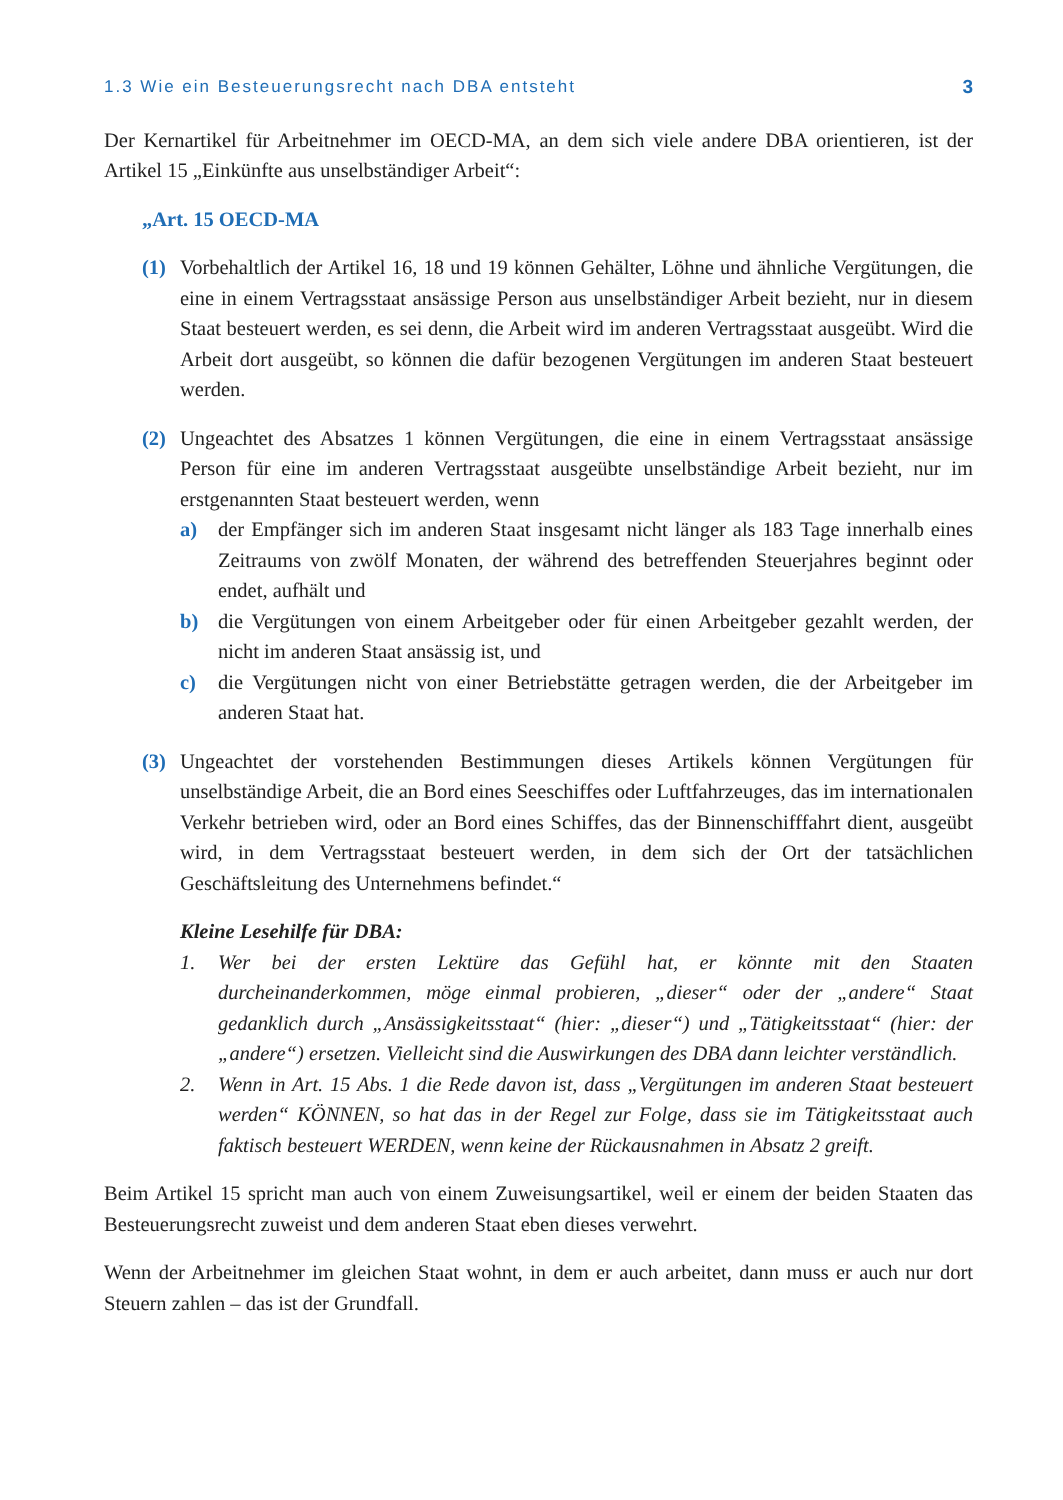1.3 Wie ein Besteuerungsrecht nach DBA entsteht 3
Der Kernartikel für Arbeitnehmer im OECD-MA, an dem sich viele andere DBA orientieren, ist der Artikel 15 „Einkünfte aus unselbständiger Arbeit“:
„Art. 15 OECD-MA
(1) Vorbehaltlich der Artikel 16, 18 und 19 können Gehälter, Löhne und ähnliche Vergütungen, die eine in einem Vertragsstaat ansässige Person aus unselbständiger Arbeit bezieht, nur in diesem Staat besteuert werden, es sei denn, die Arbeit wird im anderen Vertragsstaat ausgeübt. Wird die Arbeit dort ausgeübt, so können die dafür bezogenen Vergütungen im anderen Staat besteuert werden.
(2) Ungeachtet des Absatzes 1 können Vergütungen, die eine in einem Vertragsstaat ansässige Person für eine im anderen Vertragsstaat ausgeübte unselbständige Arbeit bezieht, nur im erstgenannten Staat besteuert werden, wenn
a) der Empfänger sich im anderen Staat insgesamt nicht länger als 183 Tage innerhalb eines Zeitraums von zwölf Monaten, der während des betreffenden Steuerjahres beginnt oder endet, aufhält und
b) die Vergütungen von einem Arbeitgeber oder für einen Arbeitgeber gezahlt werden, der nicht im anderen Staat ansässig ist, und
c) die Vergütungen nicht von einer Betriebstätte getragen werden, die der Arbeitgeber im anderen Staat hat.
(3) Ungeachtet der vorstehenden Bestimmungen dieses Artikels können Vergütungen für unselbständige Arbeit, die an Bord eines Seeschiffes oder Luftfahrzeuges, das im internationalen Verkehr betrieben wird, oder an Bord eines Schiffes, das der Binnenschifffahrt dient, ausgeübt wird, in dem Vertragsstaat besteuert werden, in dem sich der Ort der tatsächlichen Geschäftsleitung des Unternehmens befindet.“
Kleine Lesehilfe für DBA:
1. Wer bei der ersten Lektüre das Gefühl hat, er könnte mit den Staaten durcheinanderkommen, möge einmal probieren, „dieser“ oder der „andere“ Staat gedanklich durch „Ansässigkeitsstaat“ (hier: „dieser“) und „Tätigkeitsstaat“ (hier: der „andere“) ersetzen. Vielleicht sind die Auswirkungen des DBA dann leichter verständlich.
2. Wenn in Art. 15 Abs. 1 die Rede davon ist, dass „Vergütungen im anderen Staat besteuert werden“ KÖNNEN, so hat das in der Regel zur Folge, dass sie im Tätigkeitsstaat auch faktisch besteuert WERDEN, wenn keine der Rückausnahmen in Absatz 2 greift.
Beim Artikel 15 spricht man auch von einem Zuweisungsartikel, weil er einem der beiden Staaten das Besteuerungsrecht zuweist und dem anderen Staat eben dieses verwehrt.
Wenn der Arbeitnehmer im gleichen Staat wohnt, in dem er auch arbeitet, dann muss er auch nur dort Steuern zahlen – das ist der Grundfall.